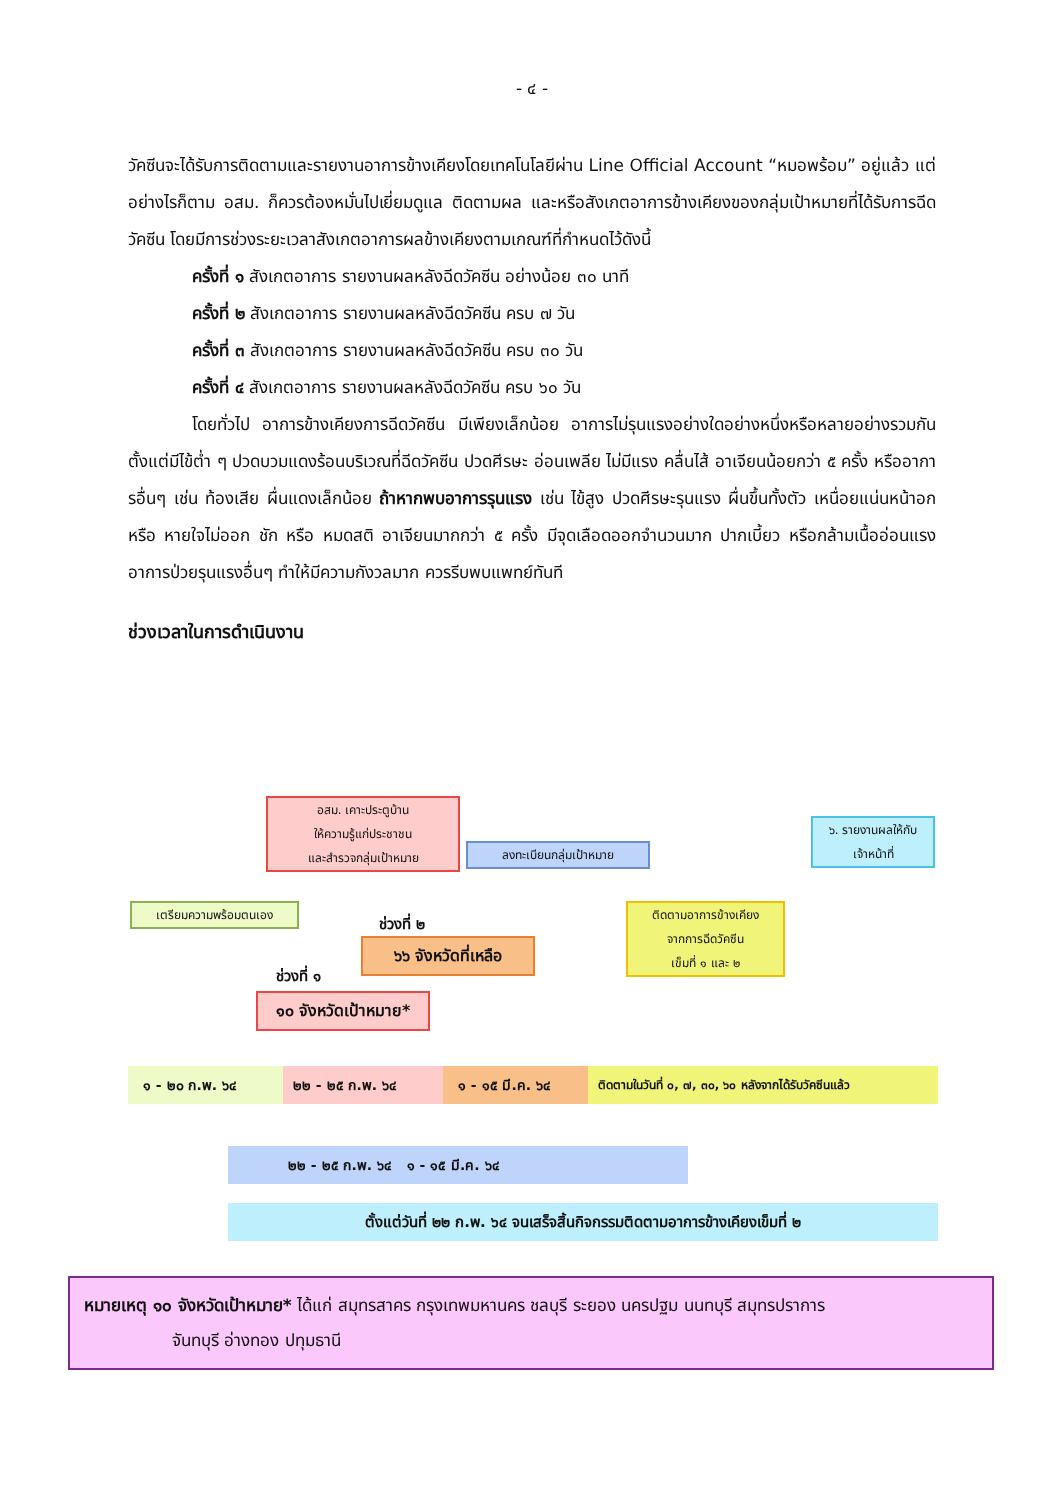- ๔ -
วัคซีนจะได้รับการติดตามและรายงานอาการข้างเคียงโดยเทคโนโลยีผ่าน Line Official Account “หมอพร้อม” อยู่แล้ว แต่อย่างไรก็ตาม อสม. ก็ควรต้องหมั่นไปเยี่ยมดูแล ติดตามผล และหรือสังเกตอาการข้างเคียงของกลุ่มเป้าหมายที่ได้รับการฉีดวัคซีน โดยมีการช่วงระยะเวลาสังเกตอาการผลข้างเคียงตามเกณฑ์ที่กำหนดไว้ดังนี้
ครั้งที่ ๑ สังเกตอาการ รายงานผลหลังฉีดวัคซีน อย่างน้อย ๓๐ นาที
ครั้งที่ ๒ สังเกตอาการ รายงานผลหลังฉีดวัคซีน ครบ ๗ วัน
ครั้งที่ ๓ สังเกตอาการ รายงานผลหลังฉีดวัคซีน ครบ ๓๐ วัน
ครั้งที่ ๔ สังเกตอาการ รายงานผลหลังฉีดวัคซีน ครบ ๖๐ วัน
โดยทั่วไป อาการข้างเคียงการฉีดวัคซีน มีเพียงเล็กน้อย อาการไม่รุนแรงอย่างใดอย่างหนึ่งหรือหลายอย่างรวมกัน ตั้งแต่มีไข้ต่ำ ๆ ปวดบวมแดงร้อนบริเวณที่ฉีดวัคซีน ปวดศีรษะ อ่อนเพลีย ไม่มีแรง คลื่นไส้ อาเจียนน้อยกว่า ๕ ครั้ง หรืออาการอื่นๆ เช่น ท้องเสีย ผื่นแดงเล็กน้อย ถ้าหากพบอาการรุนแรง เช่น ไข้สูง ปวดศีรษะรุนแรง ผื่นขึ้นทั้งตัว เหนื่อยแน่นหน้าอก หรือ หายใจไม่ออก ชัก หรือ หมดสติ อาเจียนมากกว่า ๕ ครั้ง มีจุดเลือดออกจำนวนมาก ปากเบี้ยว หรือกล้ามเนื้ออ่อนแรง อาการป่วยรุนแรงอื่นๆ ทำให้มีความกังวลมาก ควรรีบพบแพทย์ทันที
ช่วงเวลาในการดำเนินงาน
อสม. เคาะประตูบ้าน
ให้ความรู้แก่ประชาชน
และสำรวจกลุ่มเป้าหมาย
ลงทะเบียนกลุ่มเป้าหมาย
๖. รายงานผลให้กับ
เจ้าหน้าที่
เตรียมความพร้อมตนเอง
ติดตามอาการข้างเคียง
จากการฉีดวัคซีน
เข็มที่ ๑ และ ๒
ช่วงที่ ๒
๖๖ จังหวัดที่เหลือ
ช่วงที่ ๑
๑๐ จังหวัดเป้าหมาย*
๑ - ๒๐ ก.พ. ๖๔ ๒๒ - ๒๕ ก.พ. ๖๔ ๑ - ๑๕ มี.ค. ๖๔
ติดตามในวันที่ ๐, ๗, ๓๐, ๖๐ หลังจากได้รับวัคซีนแล้ว
๒๒ - ๒๕ ก.พ. ๖๔ ๑ - ๑๕ มี.ค. ๖๔
ตั้งแต่วันที่ ๒๒ ก.พ. ๖๔ จนเสร็จสิ้นกิจกรรมติดตามอาการข้างเคียงเข็มที่ ๒
หมายเหตุ ๑๐ จังหวัดเป้าหมาย* ได้แก่ สมุทรสาคร กรุงเทพมหานคร ชลบุรี ระยอง นครปฐม นนทบุรี สมุทรปราการ
จันทบุรี อ่างทอง ปทุมธานี